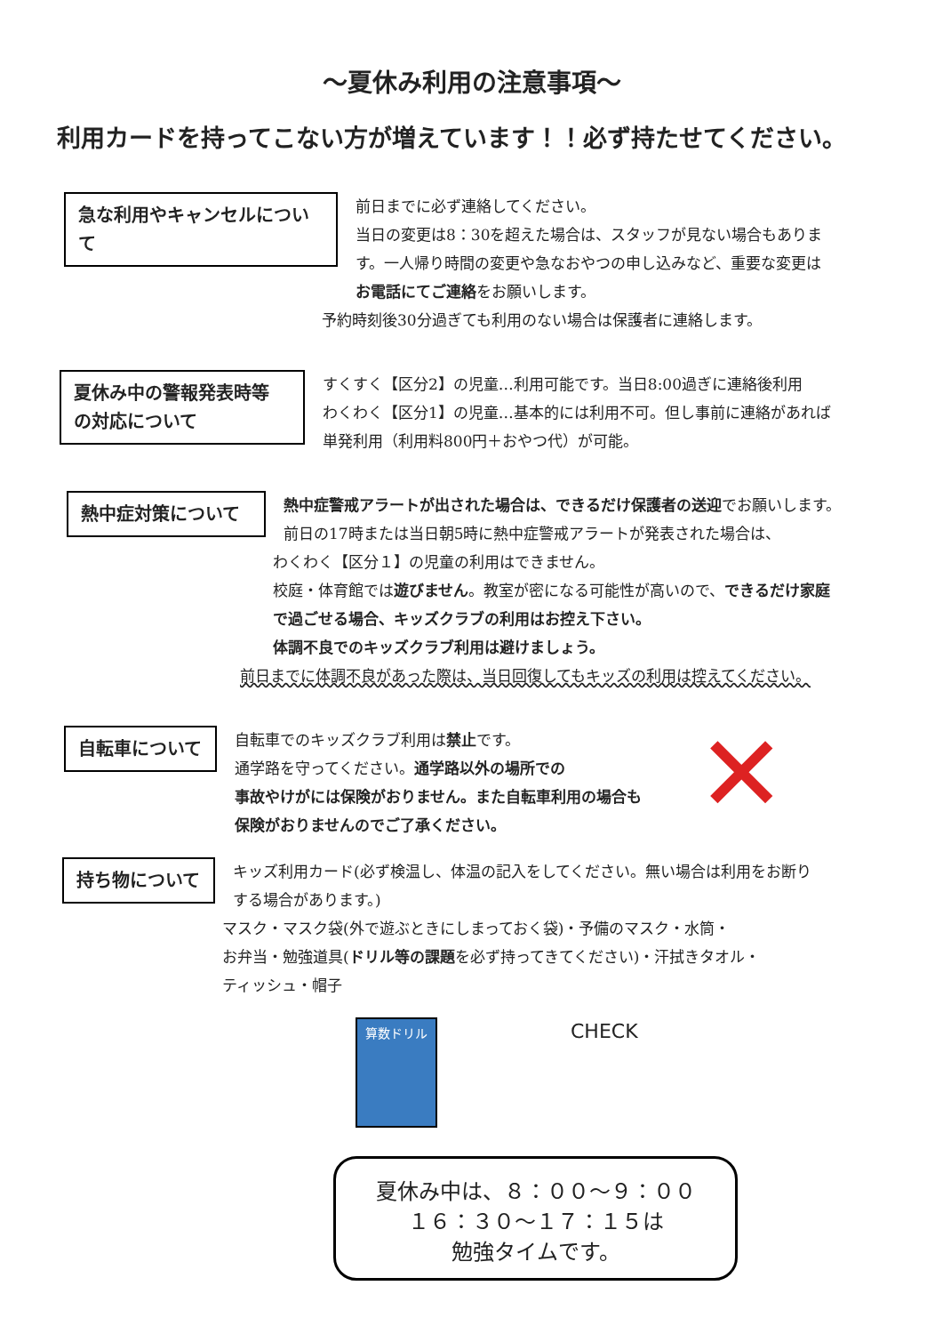～夏休み利用の注意事項～
利用カードを持ってこない方が増えています！！必ず持たせてください。
急な利用やキャンセルについて
前日までに必ず連絡してください。
当日の変更は8：30を超えた場合は、スタッフが見ない場合もありま
す。一人帰り時間の変更や急なおやつの申し込みなど、重要な変更は
お電話にてご連絡をお願いします。
予約時刻後30分過ぎても利用のない場合は保護者に連絡します。
夏休み中の警報発表時等
の対応について
すくすく【区分2】の児童…利用可能です。当日8:00過ぎに連絡後利用
わくわく【区分1】の児童…基本的には利用不可。但し事前に連絡があれば
単発利用（利用料800円＋おやつ代）が可能。
熱中症対策について
熱中症警戒アラートが出された場合は、できるだけ保護者の送迎でお願いします。
前日の17時または当日朝5時に熱中症警戒アラートが発表された場合は、
わくわく【区分１】の児童の利用はできません。
校庭・体育館では遊びません。教室が密になる可能性が高いので、できるだけ家庭
で過ごせる場合、キッズクラブの利用はお控え下さい。
体調不良でのキッズクラブ利用は避けましょう。
前日までに体調不良があった際は、当日回復してもキッズの利用は控えてください。
自転車について
自転車でのキッズクラブ利用は禁止です。
通学路を守ってください。通学路以外の場所での
事故やけがには保険がおりません。また自転車利用の場合も
保険がおりませんのでご了承ください。
✕
持ち物について
キッズ利用カード(必ず検温し、体温の記入をしてください。無い場合は利用をお断り
する場合があります。)
マスク・マスク袋(外で遊ぶときにしまっておく袋)・予備のマスク・水筒・
お弁当・勉強道具(ドリル等の課題を必ず持ってきてください)・汗拭きタオル・
ティッシュ・帽子
算数ドリル
CHECK
夏休み中は、８：００～９：００
１６：３０～１７：１５は
勉強タイムです。